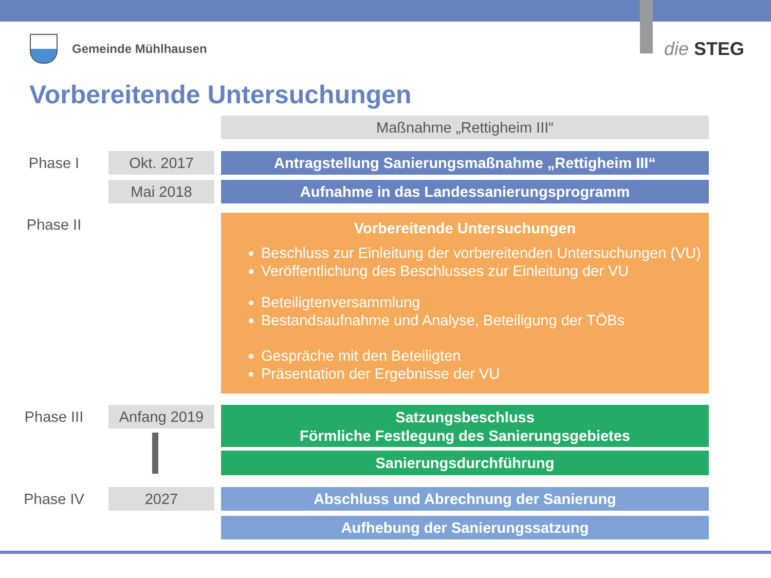Gemeinde Mühlhausen die STEG
Vorbereitende Untersuchungen
Maßnahme „Rettigheim III“
Phase I Okt. 2017 Antragstellung Sanierungsmaßnahme „Rettigheim III“
Mai 2018 Aufnahme in das Landessanierungsprogramm
Phase II
Vorbereitende Untersuchungen
Beschluss zur Einleitung der vorbereitenden Untersuchungen (VU)
Veröffentlichung des Beschlusses zur Einleitung der VU
Beteiligtenversammlung
Bestandsaufnahme und Analyse, Beteiligung der TÖBs
Gespräche mit den Beteiligten
Präsentation der Ergebnisse der VU
Phase III Anfang 2019
Satzungsbeschluss
Förmliche Festlegung des Sanierungsgebietes
Sanierungsdurchführung
Phase IV 2027 Abschluss und Abrechnung der Sanierung
Aufhebung der Sanierungssatzung